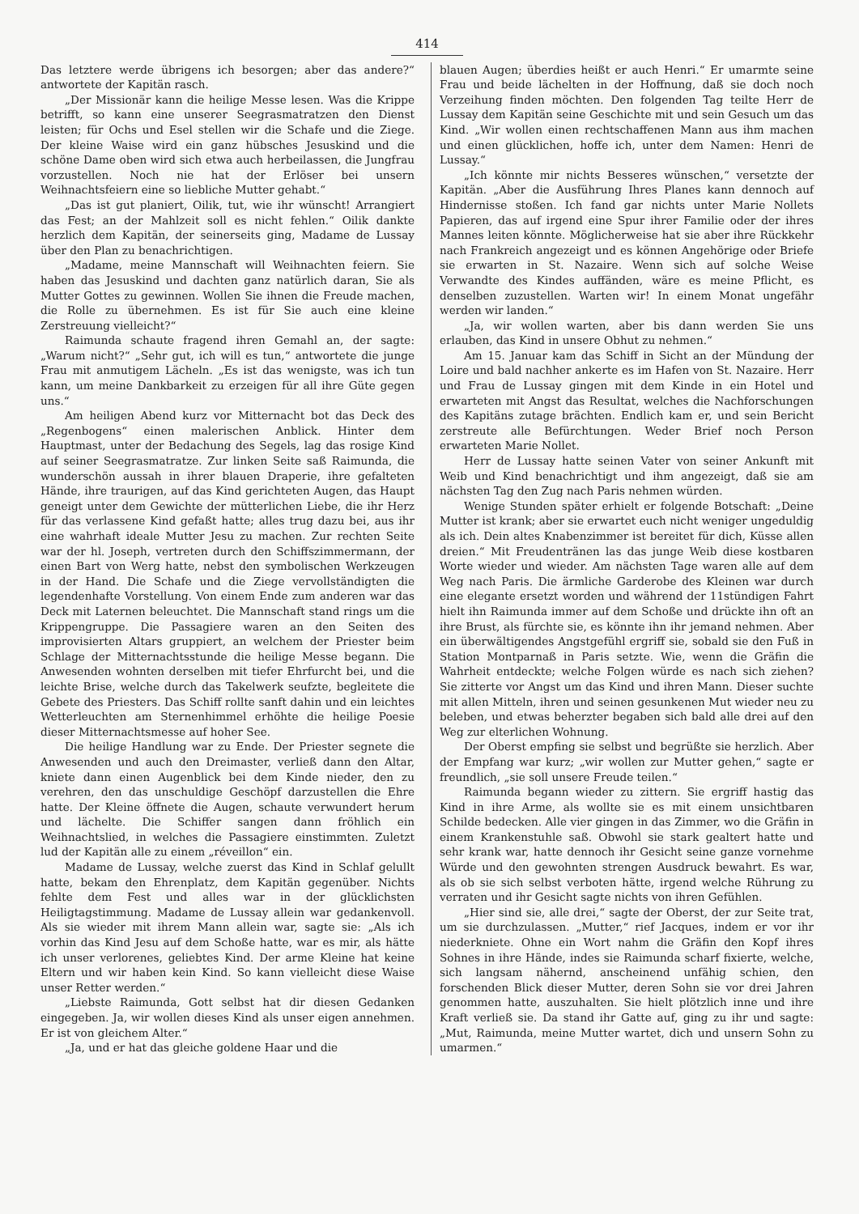414
Das letztere werde übrigens ich besorgen; aber das andere?“ antwortete der Kapitän rasch.
„Der Missionär kann die heilige Messe lesen. Was die Krippe betrifft, so kann eine unserer Seegrasmatratzen den Dienst leisten; für Ochs und Esel stellen wir die Schafe und die Ziege. Der kleine Waise wird ein ganz hübsches Jesuskind und die schöne Dame oben wird sich etwa auch herbeilassen, die Jungfrau vorzustellen. Noch nie hat der Erlöser bei unsern Weihnachtsfeiern eine so liebliche Mutter gehabt.“
„Das ist gut planiert, Oilik, tut, wie ihr wünscht! Arrangiert das Fest; an der Mahlzeit soll es nicht fehlen.“ Oilik dankte herzlich dem Kapitän, der seinerseits ging, Madame de Lussay über den Plan zu benachrichtigen.
„Madame, meine Mannschaft will Weihnachten feiern. Sie haben das Jesuskind und dachten ganz natürlich daran, Sie als Mutter Gottes zu gewinnen. Wollen Sie ihnen die Freude machen, die Rolle zu übernehmen. Es ist für Sie auch eine kleine Zerstreuung vielleicht?“
Raimunda schaute fragend ihren Gemahl an, der sagte: „Warum nicht?“ „Sehr gut, ich will es tun,“ antwortete die junge Frau mit anmutigem Lächeln. „Es ist das wenigste, was ich tun kann, um meine Dankbarkeit zu erzeigen für all ihre Güte gegen uns.“
Am heiligen Abend kurz vor Mitternacht bot das Deck des „Regenbogens“ einen malerischen Anblick. Hinter dem Hauptmast, unter der Bedachung des Segels, lag das rosige Kind auf seiner Seegrasmatratze. Zur linken Seite saß Raimunda, die wunderschön aussah in ihrer blauen Draperie, ihre gefalteten Hände, ihre traurigen, auf das Kind gerichteten Augen, das Haupt geneigt unter dem Gewichte der mütterlichen Liebe, die ihr Herz für das verlassene Kind gefaßt hatte; alles trug dazu bei, aus ihr eine wahrhaft ideale Mutter Jesu zu machen. Zur rechten Seite war der hl. Joseph, vertreten durch den Schiffszimmermann, der einen Bart von Werg hatte, nebst den symbolischen Werkzeugen in der Hand. Die Schafe und die Ziege vervollständigten die legendenhafte Vorstellung. Von einem Ende zum anderen war das Deck mit Laternen beleuchtet. Die Mannschaft stand rings um die Krippengruppe. Die Passagiere waren an den Seiten des improvisierten Altars gruppiert, an welchem der Priester beim Schlage der Mitternachtsstunde die heilige Messe begann. Die Anwesenden wohnten derselben mit tiefer Ehrfurcht bei, und die leichte Brise, welche durch das Takelwerk seufzte, begleitete die Gebete des Priesters. Das Schiff rollte sanft dahin und ein leichtes Wetterleuchten am Sternenhimmel erhöhte die heilige Poesie dieser Mitternachtsmesse auf hoher See.
Die heilige Handlung war zu Ende. Der Priester segnete die Anwesenden und auch den Dreimaster, verließ dann den Altar, kniete dann einen Augenblick bei dem Kinde nieder, den zu verehren, den das unschuldige Geschöpf darzustellen die Ehre hatte. Der Kleine öffnete die Augen, schaute verwundert herum und lächelte. Die Schiffer sangen dann fröhlich ein Weihnachtslied, in welches die Passagiere einstimmten. Zuletzt lud der Kapitän alle zu einem „réveillon“ ein.
Madame de Lussay, welche zuerst das Kind in Schlaf gelullt hatte, bekam den Ehrenplatz, dem Kapitän gegenüber. Nichts fehlte dem Fest und alles war in der glücklichsten Heiligtagstimmung. Madame de Lussay allein war gedankenvoll. Als sie wieder mit ihrem Mann allein war, sagte sie: „Als ich vorhin das Kind Jesu auf dem Schoße hatte, war es mir, als hätte ich unser verlorenes, geliebtes Kind. Der arme Kleine hat keine Eltern und wir haben kein Kind. So kann vielleicht diese Waise unser Retter werden.“
„Liebste Raimunda, Gott selbst hat dir diesen Gedanken eingegeben. Ja, wir wollen dieses Kind als unser eigen annehmen. Er ist von gleichem Alter.“
„Ja, und er hat das gleiche goldene Haar und die
blauen Augen; überdies heißt er auch Henri.“ Er umarmte seine Frau und beide lächelten in der Hoffnung, daß sie doch noch Verzeihung finden möchten. Den folgenden Tag teilte Herr de Lussay dem Kapitän seine Geschichte mit und sein Gesuch um das Kind. „Wir wollen einen rechtschaffenen Mann aus ihm machen und einen glücklichen, hoffe ich, unter dem Namen: Henri de Lussay.“
„Ich könnte mir nichts Besseres wünschen,“ versetzte der Kapitän. „Aber die Ausführung Ihres Planes kann dennoch auf Hindernisse stoßen. Ich fand gar nichts unter Marie Nollets Papieren, das auf irgend eine Spur ihrer Familie oder der ihres Mannes leiten könnte. Möglicherweise hat sie aber ihre Rückkehr nach Frankreich angezeigt und es können Angehörige oder Briefe sie erwarten in St. Nazaire. Wenn sich auf solche Weise Verwandte des Kindes auffänden, wäre es meine Pflicht, es denselben zuzustellen. Warten wir! In einem Monat ungefähr werden wir landen.“
„Ja, wir wollen warten, aber bis dann werden Sie uns erlauben, das Kind in unsere Obhut zu nehmen.“
Am 15. Januar kam das Schiff in Sicht an der Mündung der Loire und bald nachher ankerte es im Hafen von St. Nazaire. Herr und Frau de Lussay gingen mit dem Kinde in ein Hotel und erwarteten mit Angst das Resultat, welches die Nachforschungen des Kapitäns zutage brächten. Endlich kam er, und sein Bericht zerstreute alle Befürchtungen. Weder Brief noch Person erwarteten Marie Nollet.
Herr de Lussay hatte seinen Vater von seiner Ankunft mit Weib und Kind benachrichtigt und ihm angezeigt, daß sie am nächsten Tag den Zug nach Paris nehmen würden.
Wenige Stunden später erhielt er folgende Botschaft: „Deine Mutter ist krank; aber sie erwartet euch nicht weniger ungeduldig als ich. Dein altes Knabenzimmer ist bereitet für dich, Küsse allen dreien.“ Mit Freudentränen las das junge Weib diese kostbaren Worte wieder und wieder. Am nächsten Tage waren alle auf dem Weg nach Paris. Die ärmliche Garderobe des Kleinen war durch eine elegante ersetzt worden und während der 11stündigen Fahrt hielt ihn Raimunda immer auf dem Schoße und drückte ihn oft an ihre Brust, als fürchte sie, es könnte ihn ihr jemand nehmen. Aber ein überwältigendes Angstgefühl ergriff sie, sobald sie den Fuß in Station Montparnaß in Paris setzte. Wie, wenn die Gräfin die Wahrheit entdeckte; welche Folgen würde es nach sich ziehen? Sie zitterte vor Angst um das Kind und ihren Mann. Dieser suchte mit allen Mitteln, ihren und seinen gesunkenen Mut wieder neu zu beleben, und etwas beherzter begaben sich bald alle drei auf den Weg zur elterlichen Wohnung.
Der Oberst empfing sie selbst und begrüßte sie herzlich. Aber der Empfang war kurz; „wir wollen zur Mutter gehen,“ sagte er freundlich, „sie soll unsere Freude teilen.“
Raimunda begann wieder zu zittern. Sie ergriff hastig das Kind in ihre Arme, als wollte sie es mit einem unsichtbaren Schilde bedecken. Alle vier gingen in das Zimmer, wo die Gräfin in einem Krankenstuhle saß. Obwohl sie stark gealtert hatte und sehr krank war, hatte dennoch ihr Gesicht seine ganze vornehme Würde und den gewohnten strengen Ausdruck bewahrt. Es war, als ob sie sich selbst verboten hätte, irgend welche Rührung zu verraten und ihr Gesicht sagte nichts von ihren Gefühlen.
„Hier sind sie, alle drei,“ sagte der Oberst, der zur Seite trat, um sie durchzulassen. „Mutter,“ rief Jacques, indem er vor ihr niederkniete. Ohne ein Wort nahm die Gräfin den Kopf ihres Sohnes in ihre Hände, indes sie Raimunda scharf fixierte, welche, sich langsam nähernd, anscheinend unfähig schien, den forschenden Blick dieser Mutter, deren Sohn sie vor drei Jahren genommen hatte, auszuhalten. Sie hielt plötzlich inne und ihre Kraft verließ sie. Da stand ihr Gatte auf, ging zu ihr und sagte: „Mut, Raimunda, meine Mutter wartet, dich und unsern Sohn zu umarmen.“